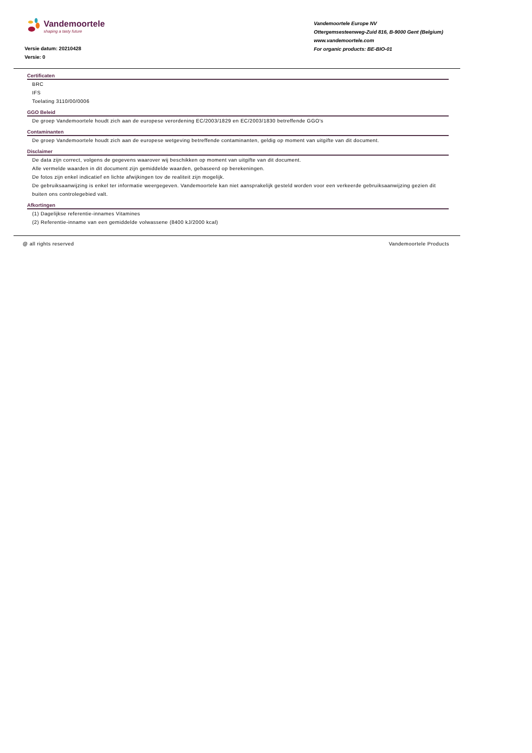Vandemoortele
shaping a tasty future
Versie datum: 20210428
Versie: 0
Vandemoortele Europe NV
Ottergemsesteenweg-Zuid 816, B-9000 Gent (Belgium)
www.vandemoortele.com
For organic products: BE-BIO-01
Certificaten
BRC
IFS
Toelating 3110/00/0006
GGO Beleid
De groep Vandemoortele houdt zich aan de europese verordening EC/2003/1829 en EC/2003/1830 betreffende GGO's
Contaminanten
De groep Vandemoortele houdt zich aan de europese wetgeving betreffende contaminanten, geldig op moment van uitgifte van dit document.
Disclaimer
De data zijn correct, volgens de gegevens waarover wij beschikken op moment van uitgifte van dit document.
Alle vermelde waarden in dit document zijn gemiddelde waarden, gebaseerd op berekeningen.
De fotos zijn enkel indicatief en lichte afwijkingen tov de realiteit zijn mogelijk.
De gebruiksaanwijzing is enkel ter informatie weergegeven. Vandemoortele kan niet aansprakelijk gesteld worden voor een verkeerde gebruiksaanwijzing gezien dit buiten ons controlegebied valt.
Afkortingen
(1) Dagelijkse referentie-innames Vitamines
(2) Referentie-inname van een gemiddelde volwassene (8400 kJ/2000 kcal)
@ all rights reserved Vandemoortele Products